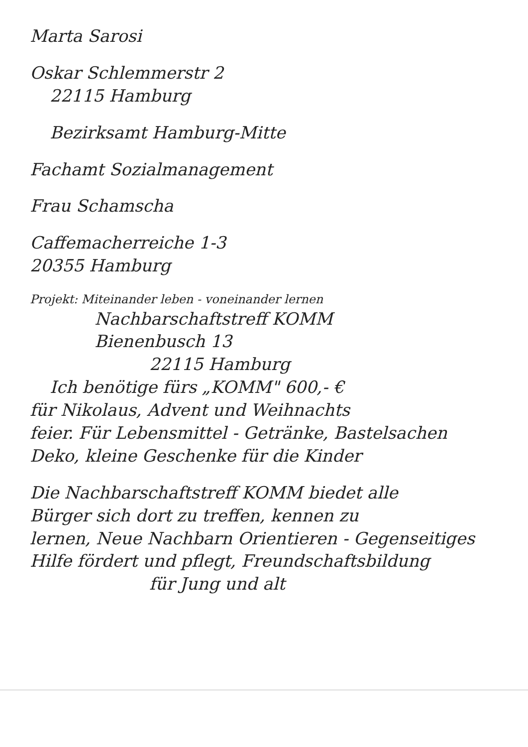Marta Sarosi
Oskar Schlemmerstr 2
22115 Hamburg
Bezirksamt Hamburg-Mitte
Fachamt Sozialmanagement
Frau Schamscha
Caffemacherreiche 1-3
20355 Hamburg
Projekt: Miteinander leben - voneinander lernen
Nachbarschaftstreff KOMM
Bienenbusch 13
22115 Hamburg
Ich benötige fürs „KOMM" 600,- €
für Nikolaus, Advent und Weihnachts
feier. Für Lebensmittel - Getränke, Bastelsachen
Deko, kleine Geschenke für die Kinder
Die Nachbarschaftstreff KOMM biedet alle
Bürger sich dort zu treffen, kennen zu
lernen, Neue Nachbarn Orientieren - Gegenseitiges
Hilfe fördert und pflegt, Freundschaftsbildung
für Jung und alt